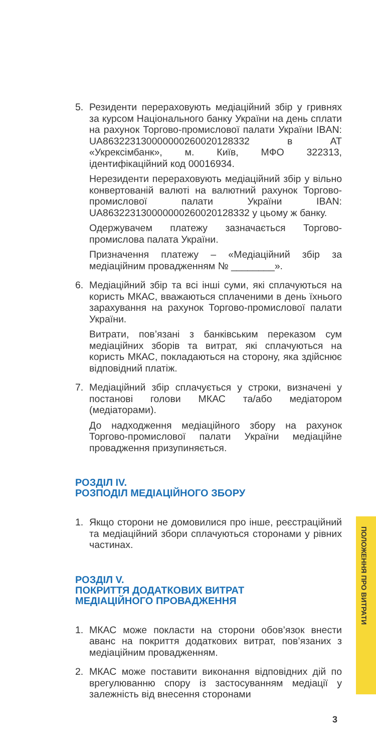5. Резиденти перераховують медіаційний збір у гривнях за курсом Національного банку України на день сплати на рахунок Торгово-промислової палати України IBAN: UA863223130000000260020128332 в АТ «Укрексімбанк», м. Київ, МФО 322313, ідентифікаційний код 00016934.
Нерезиденти перераховують медіаційний збір у вільно конвертованій валюті на валютний рахунок Торгово-промислової палати України IBAN: UA863223130000000260020128332 у цьому ж банку.
Одержувачем платежу зазначається Торгово-промислова палата України.
Призначення платежу – «Медіаційний збір за медіаційним провадженням № ________».
6. Медіаційний збір та всі інші суми, які сплачуються на користь МКАС, вважаються сплаченими в день їхнього зарахування на рахунок Торгово-промислової палати України.
Витрати, пов’язані з банківським переказом сум медіаційних зборів та витрат, які сплачуються на користь МКАС, покладаються на сторону, яка здійснює відповідний платіж.
7. Медіаційний збір сплачується у строки, визначені у постанові голови МКАС та/або медіатором (медіаторами).
До надходження медіаційного збору на рахунок Торгово-промислової палати України медіаційне провадження призупиняється.
РОЗДІЛ IV.
РОЗПОДІЛ МЕДІАЦІЙНОГО ЗБОРУ
1. Якщо сторони не домовилися про інше, реєстраційний та медіаційний збори сплачуються сторонами у рівних частинах.
РОЗДІЛ V.
ПОКРИТТЯ ДОДАТКОВИХ ВИТРАТ
МЕДІАЦІЙНОГО ПРОВАДЖЕННЯ
1. МКАС може покласти на сторони обов’язок внести аванс на покриття додаткових витрат, пов’язаних з медіаційним провадженням.
2. МКАС може поставити виконання відповідних дій по врегулюванню спору із застосуванням медіації у залежність від внесення сторонами
ПОЛОЖЕННЯ ПРО ВИТРАТИ
3